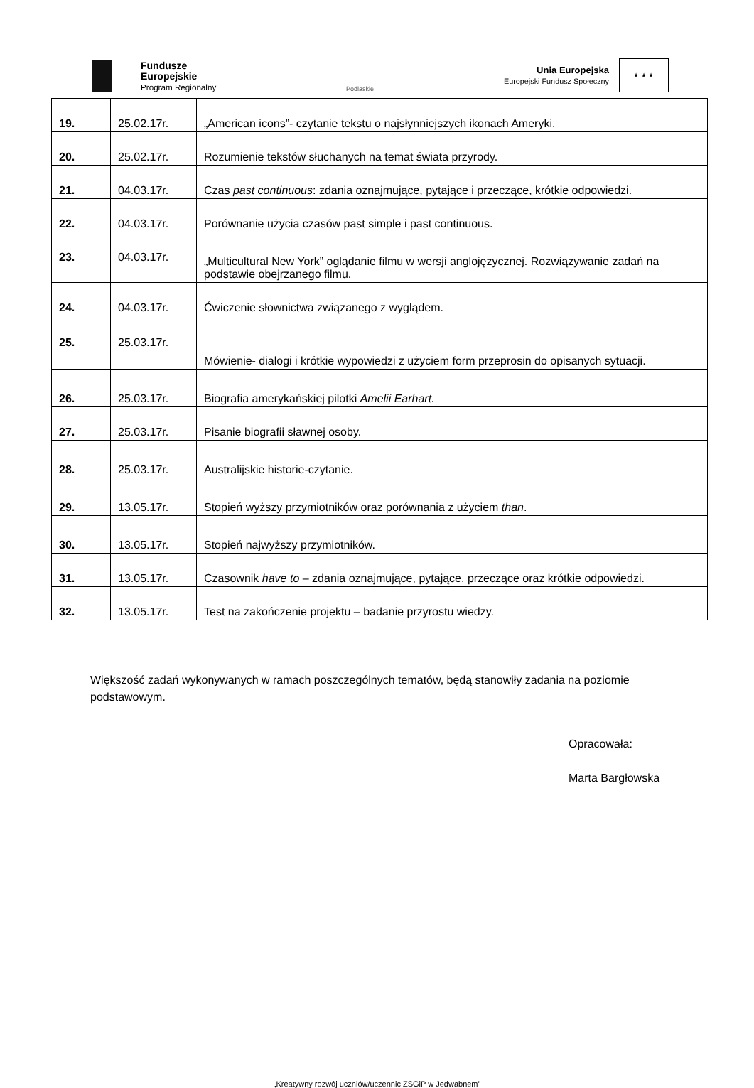Fundusze
Europejskie
Program Regionalny
Podlaskie
Unia Europejska
Europejski Fundusz Społeczny
★ ★ ★
| 19. | 25.02.17r. | „American icons”- czytanie tekstu o najsłynniejszych ikonach Ameryki. |
| 20. | 25.02.17r. | Rozumienie tekstów słuchanych na temat świata przyrody. |
| 21. | 04.03.17r. | Czas past continuous : zdania oznajmujące, pytające i przeczące, krótkie odpowiedzi. |
| 22. | 04.03.17r. | Porównanie użycia czasów past simple i past continuous. |
| 23. | 04.03.17r. | „Multicultural New York” oglądanie filmu w wersji anglojęzycznej. Rozwiązywanie zadań na podstawie obejrzanego filmu. |
| 24. | 04.03.17r. | Ćwiczenie słownictwa związanego z wyglądem. |
| 25. | 25.03.17r. | Mówienie- dialogi i krótkie wypowiedzi z użyciem form przeprosin do opisanych sytuacji. |
| 26. | 25.03.17r. | Biografia amerykańskiej pilotki Amelii Earhart. |
| 27. | 25.03.17r. | Pisanie biografii sławnej osoby. |
| 28. | 25.03.17r. | Australijskie historie-czytanie. |
| 29. | 13.05.17r. | Stopień wyższy przymiotników oraz porównania z użyciem than . |
| 30. | 13.05.17r. | Stopień najwyższy przymiotników. |
| 31. | 13.05.17r. | Czasownik have to – zdania oznajmujące, pytające, przeczące oraz krótkie odpowiedzi. |
| 32. | 13.05.17r. | Test na zakończenie projektu – badanie przyrostu wiedzy. |
Większość zadań wykonywanych w ramach poszczególnych tematów, będą stanowiły zadania na poziomie podstawowym.
Opracowała:
Marta Bargłowska
„Kreatywny rozwój uczniów/uczennic ZSGiP w Jedwabnem”